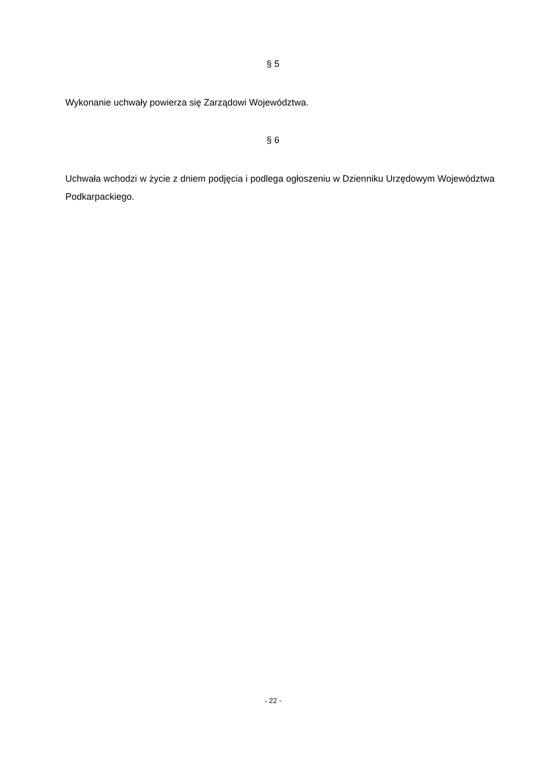§ 5
Wykonanie uchwały powierza się Zarządowi Województwa.
§ 6
Uchwała wchodzi w życie z dniem podjęcia i podlega ogłoszeniu w Dzienniku Urzędowym Województwa Podkarpackiego.
- 22 -